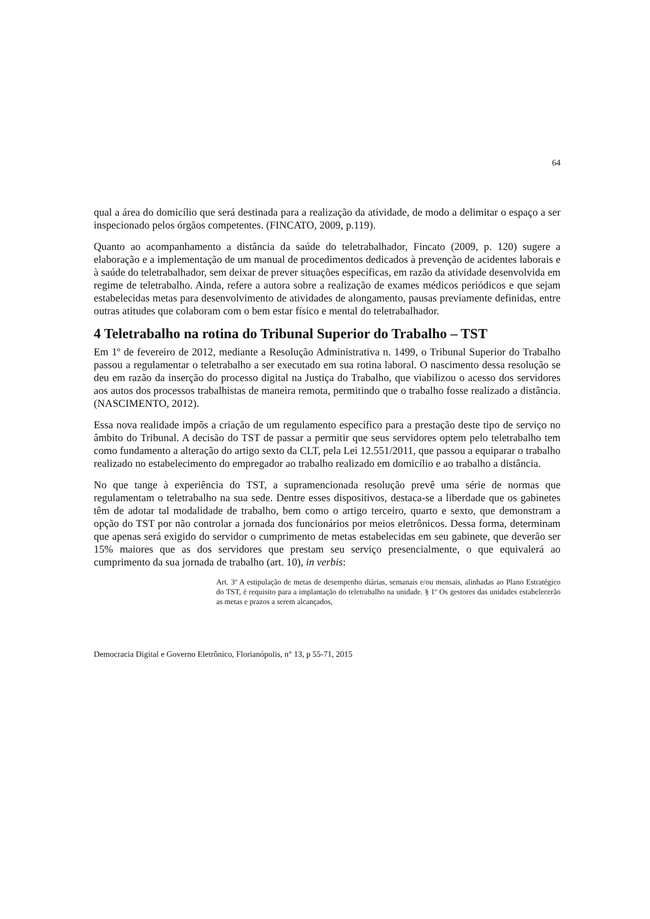64
qual a área do domicílio que será destinada para a realização da atividade, de modo a delimitar o espaço a ser inspecionado pelos órgãos competentes. (FINCATO, 2009, p.119).
Quanto ao acompanhamento a distância da saúde do teletrabalhador, Fincato (2009, p. 120) sugere a elaboração e a implementação de um manual de procedimentos dedicados à prevenção de acidentes laborais e à saúde do teletrabalhador, sem deixar de prever situações específicas, em razão da atividade desenvolvida em regime de teletrabalho. Ainda, refere a autora sobre a realização de exames médicos periódicos e que sejam estabelecidas metas para desenvolvimento de atividades de alongamento, pausas previamente definidas, entre outras atitudes que colaboram com o bem estar físico e mental do teletrabalhador.
4 Teletrabalho na rotina do Tribunal Superior do Trabalho – TST
Em 1º de fevereiro de 2012, mediante a Resolução Administrativa n. 1499, o Tribunal Superior do Trabalho passou a regulamentar o teletrabalho a ser executado em sua rotina laboral. O nascimento dessa resolução se deu em razão da inserção do processo digital na Justiça do Trabalho, que viabilizou o acesso dos servidores aos autos dos processos trabalhistas de maneira remota, permitindo que o trabalho fosse realizado a distância. (NASCIMENTO, 2012).
Essa nova realidade impôs a criação de um regulamento específico para a prestação deste tipo de serviço no âmbito do Tribunal. A decisão do TST de passar a permitir que seus servidores optem pelo teletrabalho tem como fundamento a alteração do artigo sexto da CLT, pela Lei 12.551/2011, que passou a equiparar o trabalho realizado no estabelecimento do empregador ao trabalho realizado em domicílio e ao trabalho a distância.
No que tange à experiência do TST, a supramencionada resolução prevê uma série de normas que regulamentam o teletrabalho na sua sede. Dentre esses dispositivos, destaca-se a liberdade que os gabinetes têm de adotar tal modalidade de trabalho, bem como o artigo terceiro, quarto e sexto, que demonstram a opção do TST por não controlar a jornada dos funcionários por meios eletrônicos. Dessa forma, determinam que apenas será exigido do servidor o cumprimento de metas estabelecidas em seu gabinete, que deverão ser 15% maiores que as dos servidores que prestam seu serviço presencialmente, o que equivalerá ao cumprimento da sua jornada de trabalho (art. 10), in verbis:
Art. 3º A estipulação de metas de desempenho diárias, semanais e/ou mensais, alinhadas ao Plano Estratégico do TST, é requisito para a implantação do teletrabalho na unidade. § 1º Os gestores das unidades estabelecerão as metas e prazos a serem alcançados,
Democracia Digital e Governo Eletrônico, Florianópolis, n° 13, p 55-71, 2015